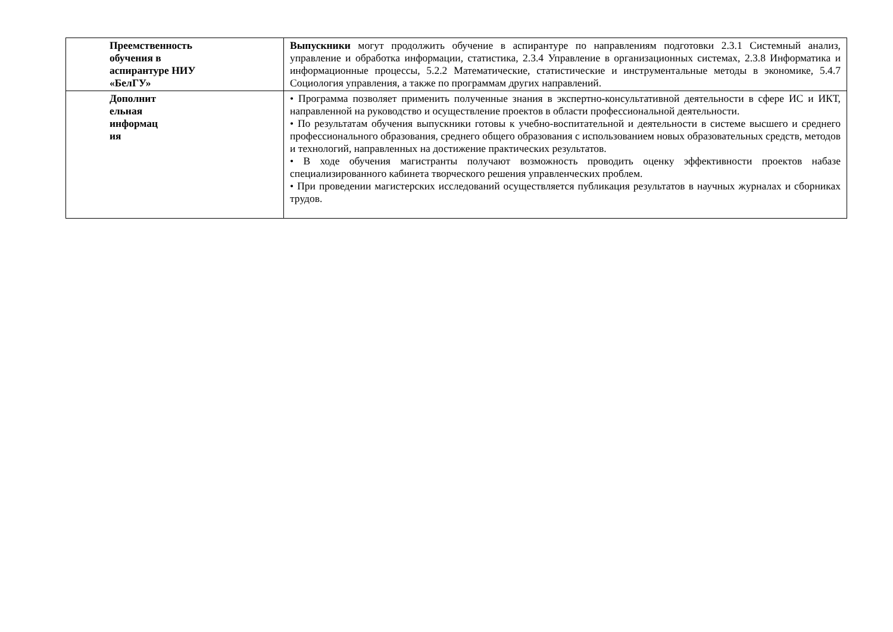| Преемственность обучения в аспирантуре НИУ «БелГУ» | Выпускники могут продолжить обучение в аспирантуре по направлениям подготовки 2.3.1 Системный анализ, управление и обработка информации, статистика, 2.3.4 Управление в организационных системах, 2.3.8 Информатика и информационные процессы, 5.2.2 Математические, статистические и инструментальные методы в экономике, 5.4.7 Социология управления, а также по программам других направлений. |
| Дополнит ельная информац ия | • Программа позволяет применить полученные знания в экспертно-консультативной деятельности в сфере ИС и ИКТ, направленной на руководство и осуществление проектов в области профессиональной деятельности. • По результатам обучения выпускники готовы к учебно-воспитательной и деятельности в системе высшего и среднего профессионального образования, среднего общего образования с использованием новых образовательных средств, методов и технологий, направленных на достижение практических результатов. • В ходе обучения магистранты получают возможность проводить оценку эффективности проектов набазе специализированного кабинета творческого решения управленческих проблем. • При проведении магистерских исследований осуществляется публикация результатов в научных журналах и сборниках трудов. |